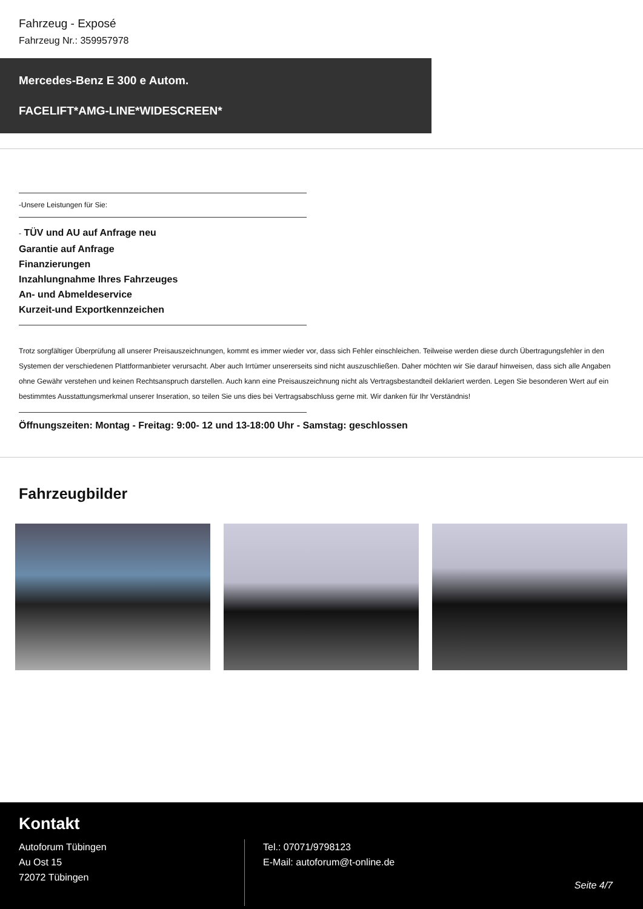Fahrzeug - Exposé
Fahrzeug Nr.: 359957978
Mercedes-Benz E 300 e Autom.
FACELIFT*AMG-LINE*WIDESCREEN*
-Unsere Leistungen für Sie:
- TÜV und AU auf Anfrage neu
Garantie auf Anfrage
Finanzierungen
Inzahlungnahme Ihres Fahrzeuges
An- und Abmeldeservice
Kurzeit-und Exportkennzeichen
Trotz sorgfältiger Überprüfung all unserer Preisauszeichnungen, kommt es immer wieder vor, dass sich Fehler einschleichen. Teilweise werden diese durch Übertragungsfehler in den Systemen der verschiedenen Plattformanbieter verursacht. Aber auch Irrtümer unsererseits sind nicht auszuschließen. Daher möchten wir Sie darauf hinweisen, dass sich alle Angaben ohne Gewähr verstehen und keinen Rechtsanspruch darstellen. Auch kann eine Preisauszeichnung nicht als Vertragsbestandteil deklariert werden. Legen Sie besonderen Wert auf ein bestimmtes Ausstattungsmerkmal unserer Inseration, so teilen Sie uns dies bei Vertragsabschluss gerne mit. Wir danken für Ihr Verständnis!
Öffnungszeiten: Montag - Freitag: 9:00- 12 und 13-18:00 Uhr - Samstag: geschlossen
Fahrzeugbilder
Kontakt
Autoforum Tübingen
Au Ost 15
72072 Tübingen
Tel.: 07071/9798123
E-Mail: autoforum@t-online.de
Seite 4/7